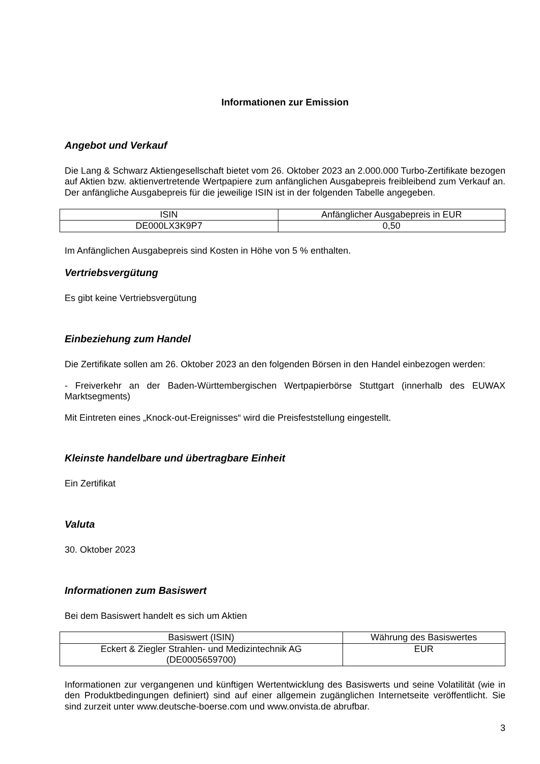Informationen zur Emission
Angebot und Verkauf
Die Lang & Schwarz Aktiengesellschaft bietet vom 26. Oktober 2023 an 2.000.000 Turbo-Zertifikate bezogen auf Aktien bzw. aktienvertretende Wertpapiere zum anfänglichen Ausgabepreis freibleibend zum Verkauf an. Der anfängliche Ausgabepreis für die jeweilige ISIN ist in der folgenden Tabelle angegeben.
| ISIN | Anfänglicher Ausgabepreis in EUR |
| DE000LX3K9P7 | 0,50 |
Im Anfänglichen Ausgabepreis sind Kosten in Höhe von 5 % enthalten.
Vertriebsvergütung
Es gibt keine Vertriebsvergütung
Einbeziehung zum Handel
Die Zertifikate sollen am 26. Oktober 2023 an den folgenden Börsen in den Handel einbezogen werden:
- Freiverkehr an der Baden-Württembergischen Wertpapierbörse Stuttgart (innerhalb des EUWAX Marktsegments)
Mit Eintreten eines „Knock-out-Ereignisses“ wird die Preisfeststellung eingestellt.
Kleinste handelbare und übertragbare Einheit
Ein Zertifikat
Valuta
30. Oktober 2023
Informationen zum Basiswert
Bei dem Basiswert handelt es sich um Aktien
| Basiswert (ISIN) | Währung des Basiswertes |
| Eckert & Ziegler Strahlen- und Medizintechnik AG (DE0005659700) | EUR |
Informationen zur vergangenen und künftigen Wertentwicklung des Basiswerts und seine Volatilität (wie in den Produktbedingungen definiert) sind auf einer allgemein zugänglichen Internetseite veröffentlicht. Sie sind zurzeit unter www.deutsche-boerse.com und www.onvista.de abrufbar.
3